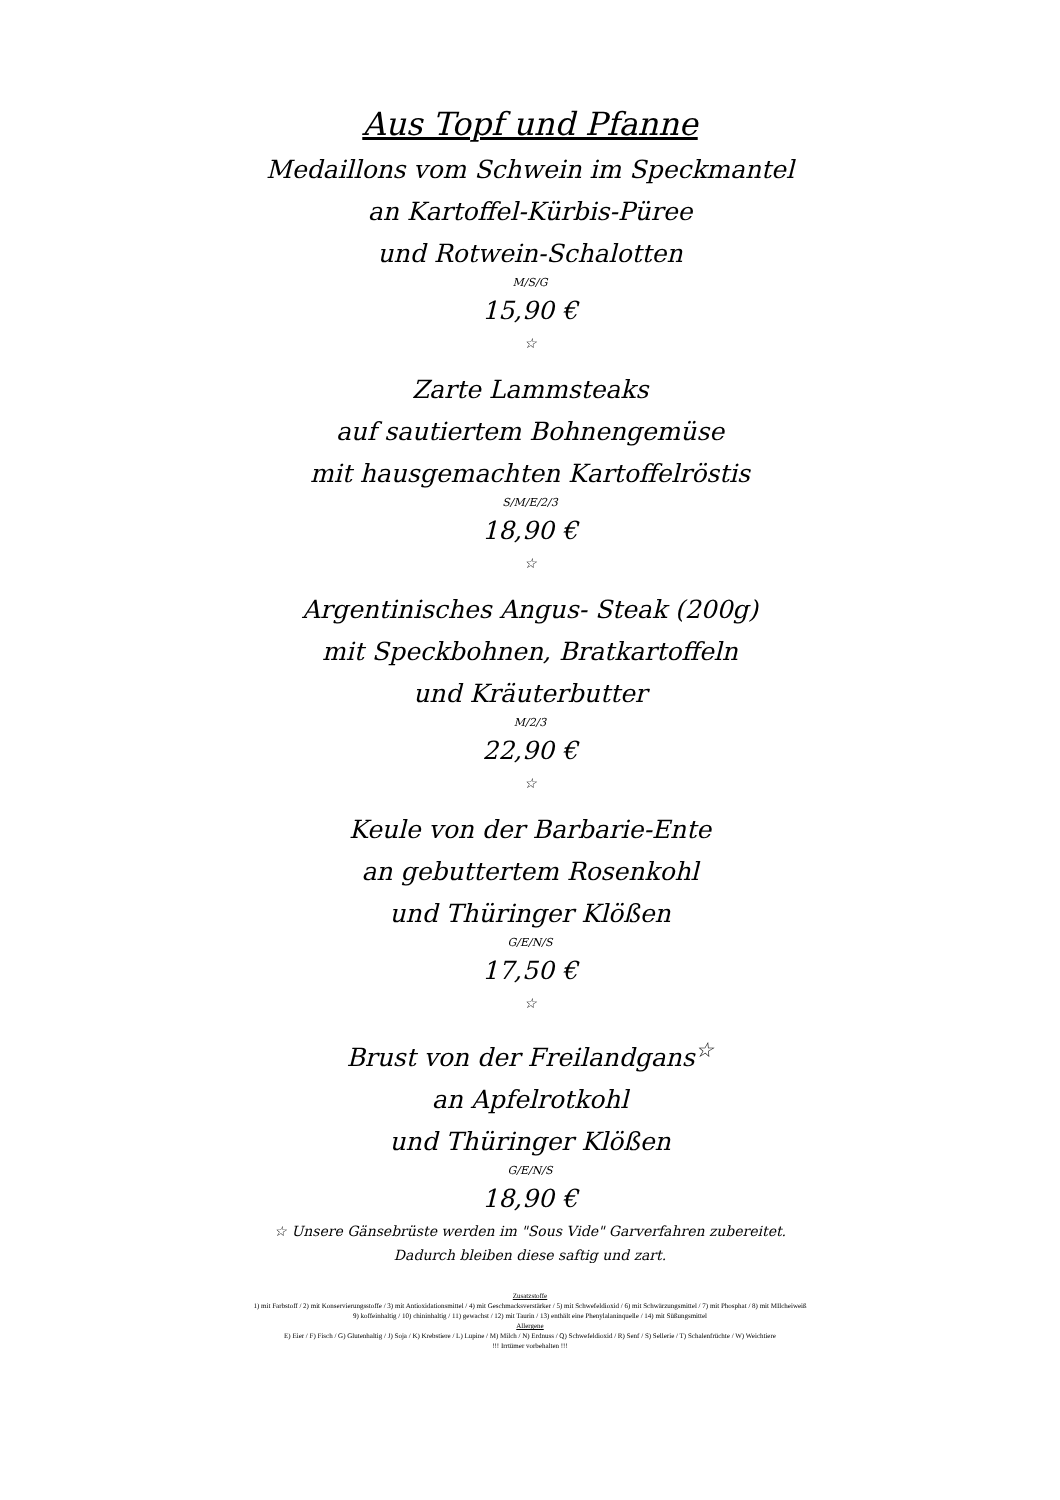Aus Topf und Pfanne
Medaillons vom Schwein im Speckmantel
an Kartoffel-Kürbis-Püree
und Rotwein-Schalotten
M/S/G
15,90 €
☆
Zarte Lammsteaks
auf sautiertem Bohnengemüse
mit hausgemachten Kartoffelröstis
S/M/E/2/3
18,90 €
☆
Argentinisches Angus- Steak (200g)
mit Speckbohnen, Bratkartoffeln
und Kräuterbutter
M/2/3
22,90 €
☆
Keule von der Barbarie-Ente
an gebuttertem Rosenkohl
und Thüringer Klößen
G/E/N/S
17,50 €
☆
Brust von der Freilandgans<sup>☆</sup>
an Apfelrotkohl
und Thüringer Klößen
G/E/N/S
18,90 €
☆ Unsere Gänsebrüste werden im "Sous Vide" Garverfahren zubereitet.
Dadurch bleiben diese saftig und zart.
Zusatzstoffe
1) mit Farbstoff / 2) mit Konservierungsstoffe / 3) mit Antioxidationsmittel / 4) mit Geschmacksverstärker / 5) mit Schwefeldioxid / 6) mit Schwärzungsmittel / 7) mit Phosphat / 8) mit MIlcheiweiß
9) koffeinhaltig / 10) chininhaltig / 11) gewachst / 12) mit Taurin / 13) enthält eine Phenylalaninquelle / 14) mit Süßungsmittel
Allergene
E) Eier / F) Fisch / G) Glutenhaltig / J) Soja / K) Krebstiere / L) Lupine / M) Milch / N) Erdnuss / Q) Schwefeldioxid / R) Senf / S) Sellerie / T) Schalenfrüchte / W) Weichtiere
!!! Irrtümer vorbehalten !!!